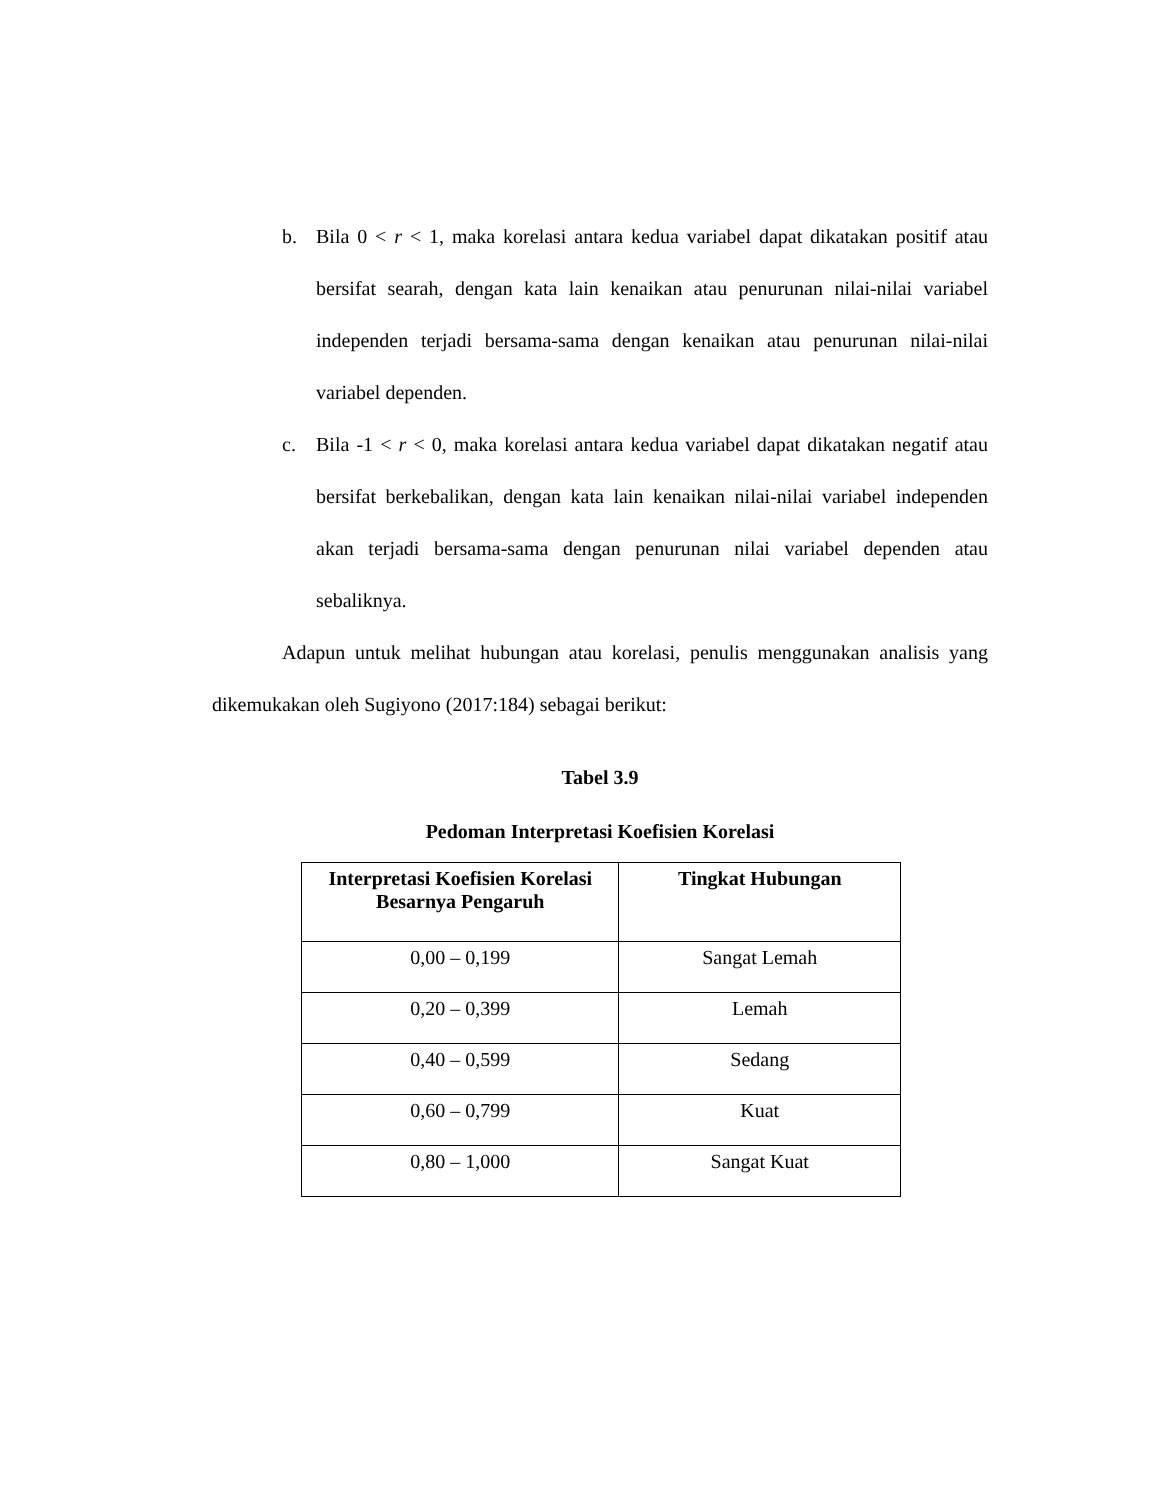b. Bila 0 < r < 1, maka korelasi antara kedua variabel dapat dikatakan positif atau bersifat searah, dengan kata lain kenaikan atau penurunan nilai-nilai variabel independen terjadi bersama-sama dengan kenaikan atau penurunan nilai-nilai variabel dependen.
c. Bila -1 < r < 0, maka korelasi antara kedua variabel dapat dikatakan negatif atau bersifat berkebalikan, dengan kata lain kenaikan nilai-nilai variabel independen akan terjadi bersama-sama dengan penurunan nilai variabel dependen atau sebaliknya.
Adapun untuk melihat hubungan atau korelasi, penulis menggunakan analisis yang dikemukakan oleh Sugiyono (2017:184) sebagai berikut:
Tabel 3.9
Pedoman Interpretasi Koefisien Korelasi
| Interpretasi Koefisien Korelasi Besarnya Pengaruh | Tingkat Hubungan |
| --- | --- |
| 0,00 – 0,199 | Sangat Lemah |
| 0,20 – 0,399 | Lemah |
| 0,40 – 0,599 | Sedang |
| 0,60 – 0,799 | Kuat |
| 0,80 – 1,000 | Sangat Kuat |